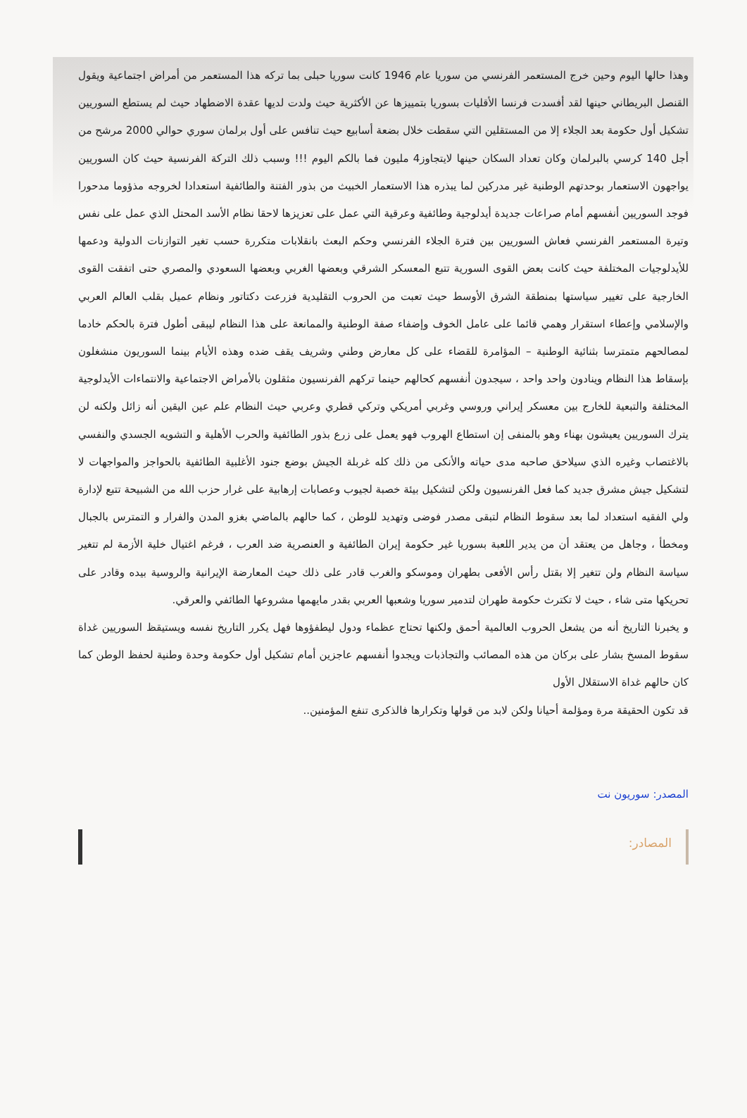وهذا حالها اليوم وحين خرج المستعمر الفرنسي من سوريا عام 1946 كانت سوريا حبلى بما تركه هذا المستعمر من أمراض اجتماعية ويقول القنصل البريطاني حينها لقد أفسدت فرنسا الأقليات بسوريا بتمييزها عن الأكثرية حيث ولدت لديها عقدة الاضطهاد حيث لم يستطع السوريين تشكيل أول حكومة بعد الجلاء إلا من المستقلين التي سقطت خلال بضعة أسابيع حيث تنافس على أول برلمان سوري حوالي 2000 مرشح من أجل 140 كرسي بالبرلمان وكان تعداد السكان حينها لايتجاوز4 مليون فما بالكم اليوم !!! وسبب ذلك التركة الفرنسية حيث كان السوريين يواجهون الاستعمار بوحدتهم الوطنية غير مدركين لما يبذره هذا الاستعمار الخبيث من بذور الفتنة والطائفية استعدادا لخروجه مذؤوما مدحورا فوجد السوريين أنفسهم أمام صراعات جديدة أيدلوجية وطائفية وعرقية التي عمل على تعزيزها لاحقا نظام الأسد المحتل الذي عمل على نفس وتيرة المستعمر الفرنسي فعاش السوريين بين فترة الجلاء الفرنسي وحكم البعث بانقلابات متكررة حسب تغير التوازنات الدولية ودعمها للأيدلوجيات المختلفة حيث كانت بعض القوى السورية تتبع المعسكر الشرقي وبعضها الغربي وبعضها السعودي والمصري حتى اتفقت القوى الخارجية على تغيير سياستها بمنطقة الشرق الأوسط حيث تعبت من الحروب التقليدية فزرعت دكتاتور ونظام عميل بقلب العالم العربي والإسلامي وإعطاء استقرار وهمي قائما على عامل الخوف وإضفاء صفة الوطنية والممانعة على هذا النظام ليبقى أطول فترة بالحكم خادما لمصالحهم متمترسا بثنائية الوطنية – المؤامرة للقضاء على كل معارض وطني وشريف يقف ضده وهذه الأيام بينما السوريون منشغلون بإسقاط هذا النظام وينادون واحد واحد ، سيجدون أنفسهم كحالهم حينما تركهم الفرنسيون مثقلون بالأمراض الاجتماعية والانتماءات الأيدلوجية المختلفة والتبعية للخارج بين معسكر إيراني وروسي وغربي أمريكي وتركي قطري وعربي حيث النظام علم عين اليقين أنه زائل ولكنه لن يترك السوريين يعيشون بهناء وهو بالمنفى إن استطاع الهروب فهو يعمل على زرع بذور الطائفية والحرب الأهلية و التشويه الجسدي والنفسي بالاغتصاب وغيره الذي سيلاحق صاحبه مدى حياته والأنكى من ذلك كله غربلة الجيش بوضع جنود الأغلبية الطائفية بالحواجز والمواجهات لا لتشكيل جيش مشرق جديد كما فعل الفرنسيون ولكن لتشكيل بيئة خصبة لجيوب وعصابات إرهابية على غرار حزب الله من الشبيحة تتبع لإدارة ولي الفقيه استعداد لما بعد سقوط النظام لتبقى مصدر فوضى وتهديد للوطن ، كما حالهم بالماضي بغزو المدن والفرار و التمترس بالجبال ومخطأ ، وجاهل من يعتقد أن من يدير اللعبة بسوريا غير حكومة إيران الطائفية و العنصرية ضد العرب ، فرغم اغتيال خلية الأزمة لم تتغير سياسة النظام ولن تتغير إلا بقتل رأس الأفعى بطهران وموسكو والغرب قادر على ذلك حيث المعارضة الإيرانية والروسية بيده وقادر على تحريكها متى شاء ، حيث لا تكترث حكومة طهران لتدمير سوريا وشعبها العربي بقدر مايهمها مشروعها الطائفي والعرقي.
و يخبرنا التاريخ أنه من يشعل الحروب العالمية أحمق ولكنها تحتاج عظماء ودول ليطفؤوها فهل يكرر التاريخ نفسه ويستيقظ السوريين غداة سقوط المسخ بشار على بركان من هذه المصائب والتجاذبات ويجدوا أنفسهم عاجزين أمام تشكيل أول حكومة وحدة وطنية لحفظ الوطن كما كان حالهم غداة الاستقلال الأول
قد تكون الحقيقة مرة ومؤلمة أحيانا ولكن لابد من قولها وتكرارها فالذكرى تنفع المؤمنين..
المصدر: سوريون نت
المصادر: